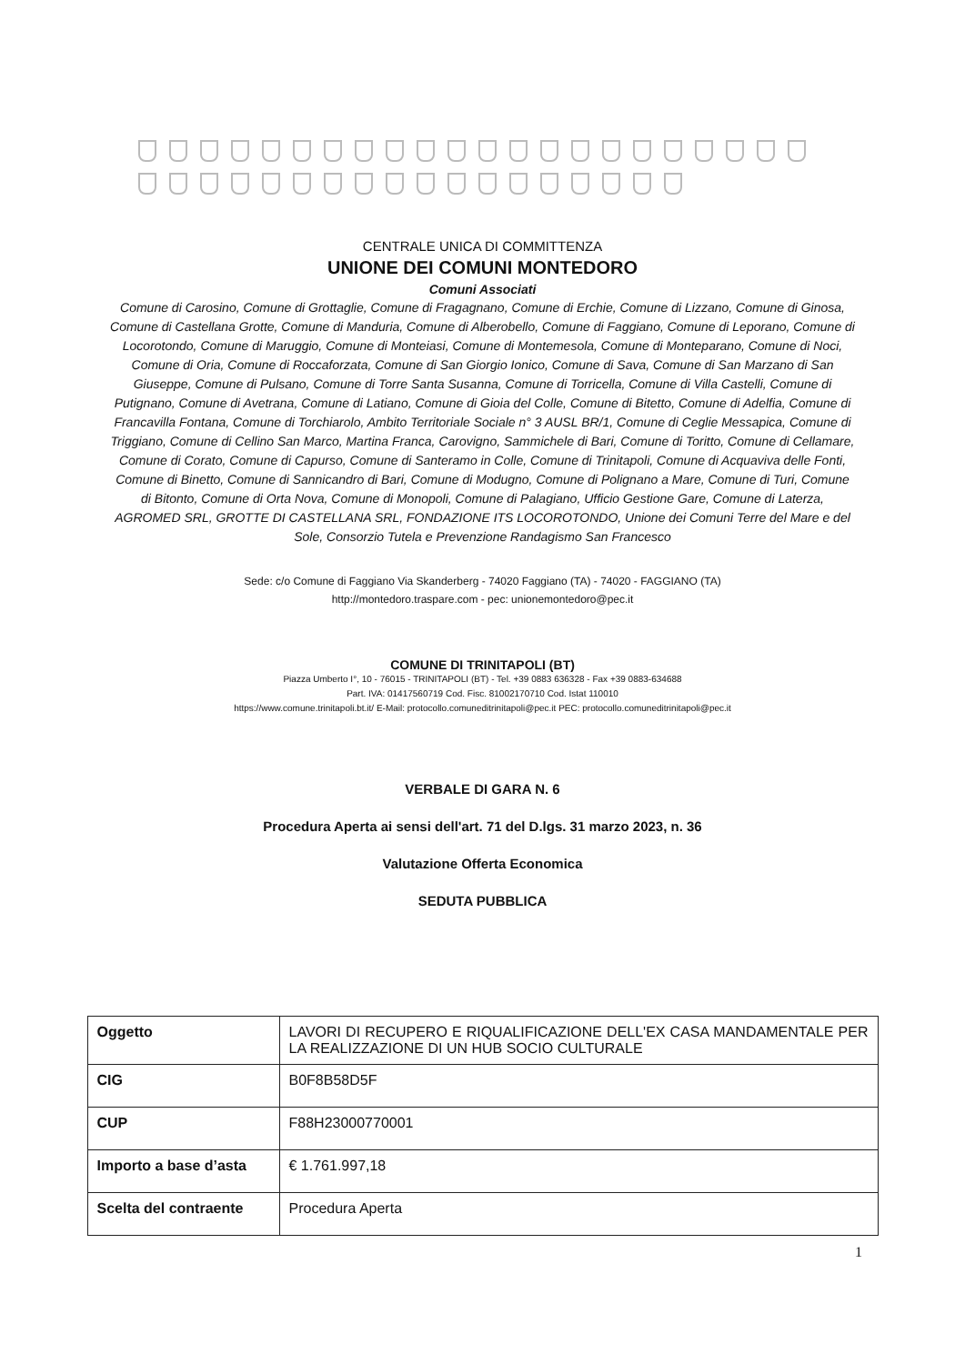CENTRALE UNICA DI COMMITTENZA
UNIONE DEI COMUNI MONTEDORO
Comuni Associati
Comune di Carosino, Comune di Grottaglie, Comune di Fragagnano, Comune di Erchie, Comune di Lizzano, Comune di Ginosa, Comune di Castellana Grotte, Comune di Manduria, Comune di Alberobello, Comune di Faggiano, Comune di Leporano, Comune di Locorotondo, Comune di Maruggio, Comune di Monteiasi, Comune di Montemesola, Comune di Monteparano, Comune di Noci, Comune di Oria, Comune di Roccaforzata, Comune di San Giorgio Ionico, Comune di Sava, Comune di San Marzano di San Giuseppe, Comune di Pulsano, Comune di Torre Santa Susanna, Comune di Torricella, Comune di Villa Castelli, Comune di Putignano, Comune di Avetrana, Comune di Latiano, Comune di Gioia del Colle, Comune di Bitetto, Comune di Adelfia, Comune di Francavilla Fontana, Comune di Torchiarolo, Ambito Territoriale Sociale n° 3 AUSL BR/1, Comune di Ceglie Messapica, Comune di Triggiano, Comune di Cellino San Marco, Martina Franca, Carovigno, Sammichele di Bari, Comune di Toritto, Comune di Cellamare, Comune di Corato, Comune di Capurso, Comune di Santeramo in Colle, Comune di Trinitapoli, Comune di Acquaviva delle Fonti, Comune di Binetto, Comune di Sannicandro di Bari, Comune di Modugno, Comune di Polignano a Mare, Comune di Turi, Comune di Bitonto, Comune di Orta Nova, Comune di Monopoli, Comune di Palagiano, Ufficio Gestione Gare, Comune di Laterza, AGROMED SRL, GROTTE DI CASTELLANA SRL, FONDAZIONE ITS LOCOROTONDO, Unione dei Comuni Terre del Mare e del Sole, Consorzio Tutela e Prevenzione Randagismo San Francesco
Sede: c/o Comune di Faggiano Via Skanderberg - 74020 Faggiano (TA) - 74020 - FAGGIANO (TA)
http://montedoro.traspare.com - pec: unionemontedoro@pec.it
COMUNE DI TRINITAPOLI (BT)
Piazza Umberto I°, 10 - 76015 - TRINITAPOLI (BT) - Tel. +39 0883 636328 - Fax +39 0883-634688
Part. IVA: 01417560719 Cod. Fisc. 81002170710 Cod. Istat 110010
https://www.comune.trinitapoli.bt.it/ E-Mail: protocollo.comuneditrinitapoli@pec.it PEC: protocollo.comuneditrinitapoli@pec.it
VERBALE DI GARA N. 6
Procedura Aperta ai sensi dell'art. 71 del D.lgs. 31 marzo 2023, n. 36
Valutazione Offerta Economica
SEDUTA PUBBLICA
| Oggetto | LAVORI DI RECUPERO E RIQUALIFICAZIONE DELL'EX CASA MANDAMENTALE PER LA REALIZZAZIONE DI UN HUB SOCIO CULTURALE |
| CIG | B0F8B58D5F |
| CUP | F88H23000770001 |
| Importo a base d’asta | € 1.761.997,18 |
| Scelta del contraente | Procedura Aperta |
1